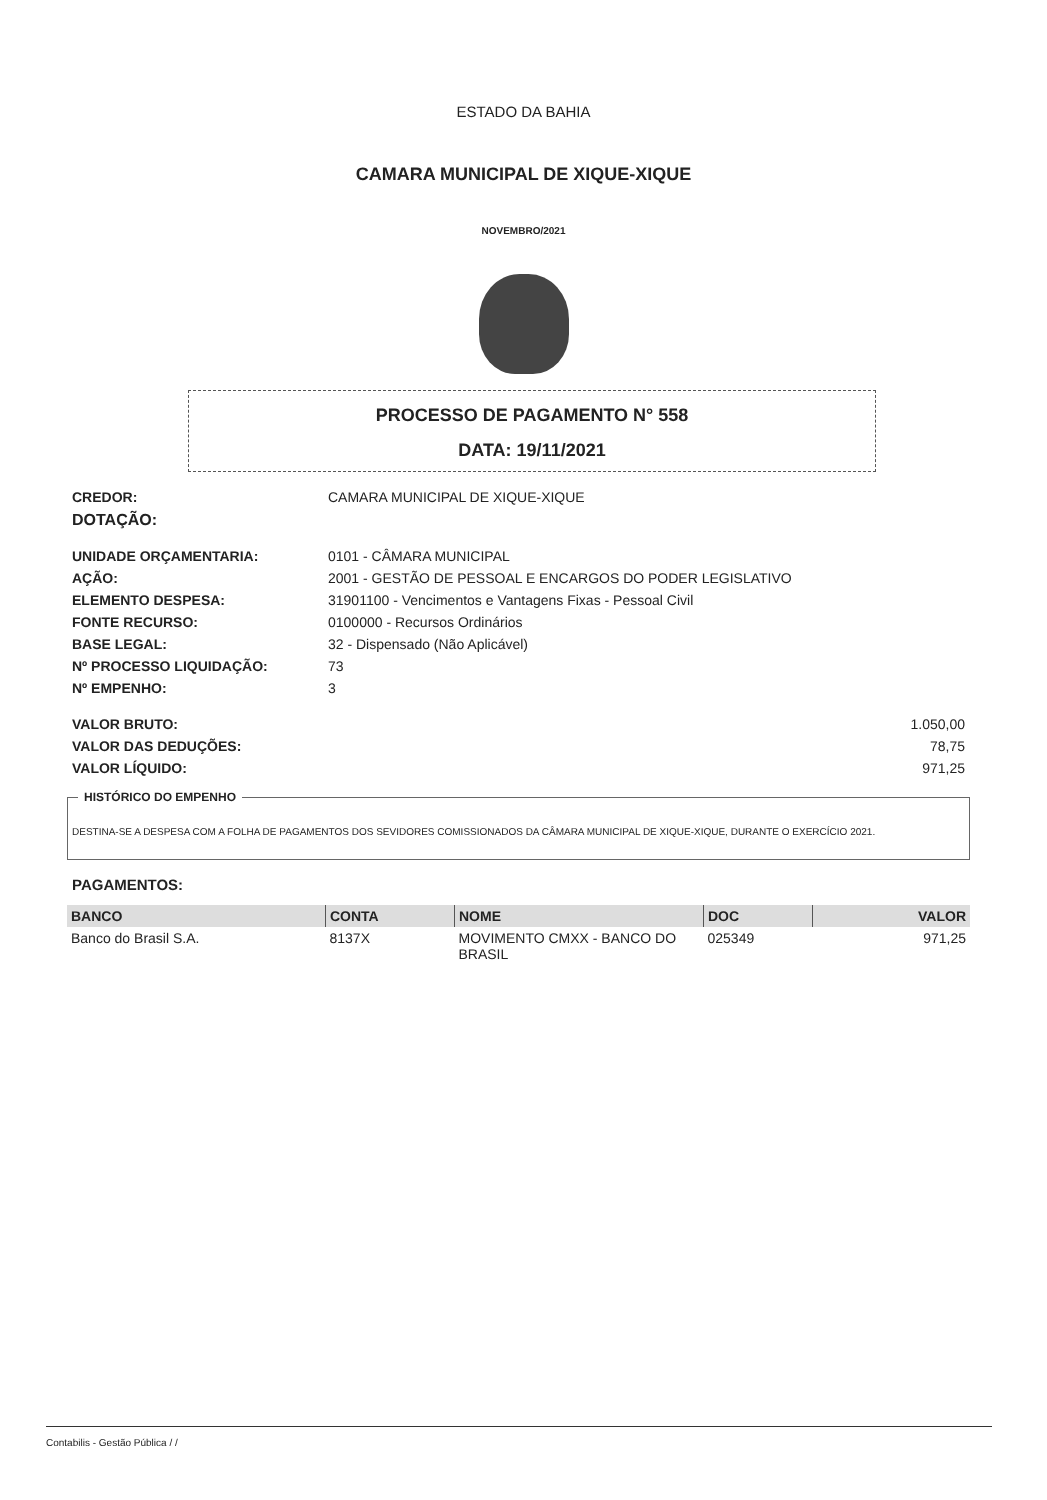ESTADO DA BAHIA
CAMARA MUNICIPAL DE XIQUE-XIQUE
NOVEMBRO/2021
PROCESSO DE PAGAMENTO N° 558
DATA: 19/11/2021
| CREDOR: | CAMARA MUNICIPAL DE XIQUE-XIQUE |
| DOTAÇÃO: | |
| UNIDADE ORÇAMENTARIA: | 0101 - CÂMARA MUNICIPAL |
| AÇÃO: | 2001 - GESTÃO DE PESSOAL E ENCARGOS DO PODER LEGISLATIVO |
| ELEMENTO DESPESA: | 31901100 - Vencimentos e Vantagens Fixas - Pessoal Civil |
| FONTE RECURSO: | 0100000 - Recursos Ordinários |
| BASE LEGAL: | 32 - Dispensado (Não Aplicável) |
| Nº PROCESSO LIQUIDAÇÃO: | 73 |
| Nº EMPENHO: | 3 |
VALOR BRUTO: 1.050,00
VALOR DAS DEDUÇÕES: 78,75
VALOR LÍQUIDO: 971,25
HISTÓRICO DO EMPENHO
DESTINA-SE A DESPESA COM A FOLHA DE PAGAMENTOS DOS SEVIDORES COMISSIONADOS DA CÂMARA MUNICIPAL DE XIQUE-XIQUE, DURANTE O EXERCÍCIO 2021.
PAGAMENTOS:
| BANCO | CONTA | NOME | DOC | VALOR |
| --- | --- | --- | --- | --- |
| Banco do Brasil S.A. | 8137X | MOVIMENTO CMXX - BANCO DO BRASIL | 025349 | 971,25 |
Contabilis - Gestão Pública / /